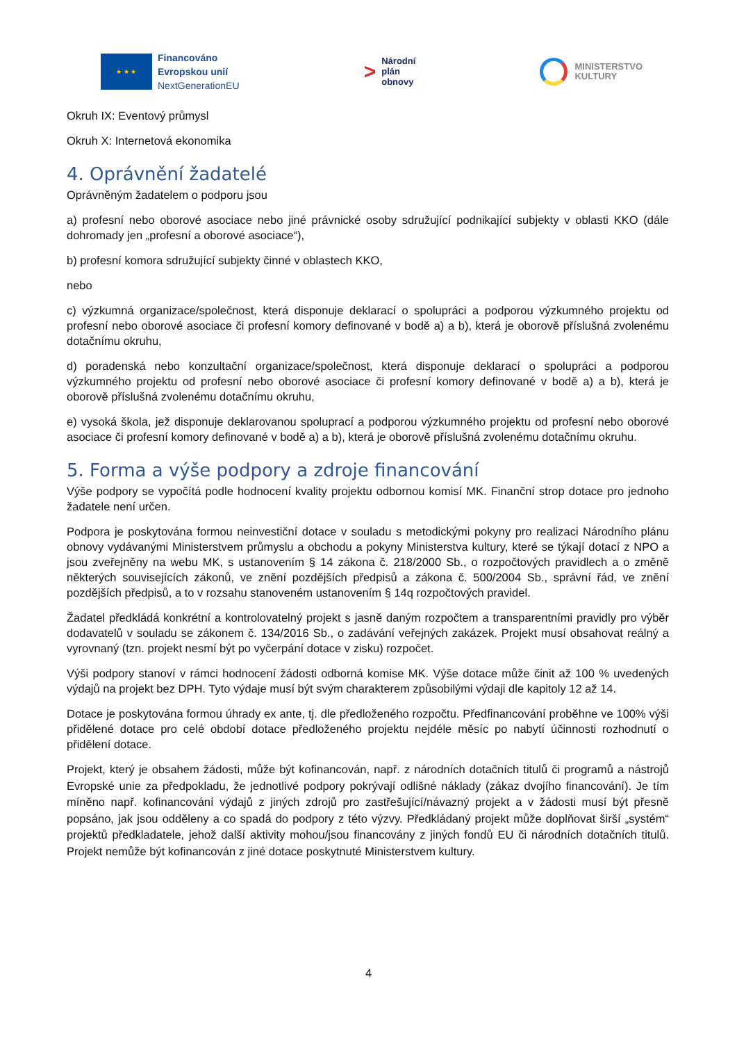★ ★ ★
Financováno
Evropskou unií
NextGenerationEU
>
Národní
plán
obnovy
MINISTERSTVO
KULTURY
Okruh IX: Eventový průmysl
Okruh X: Internetová ekonomika
4. Oprávnění žadatelé
Oprávněným žadatelem o podporu jsou
a) profesní nebo oborové asociace nebo jiné právnické osoby sdružující podnikající subjekty v oblasti KKO (dále dohromady jen „profesní a oborové asociace“),
b) profesní komora sdružující subjekty činné v oblastech KKO,
nebo
c) výzkumná organizace/společnost, která disponuje deklarací o spolupráci a podporou výzkumného projektu od profesní nebo oborové asociace či profesní komory definované v bodě a) a b), která je oborově příslušná zvolenému dotačnímu okruhu,
d) poradenská nebo konzultační organizace/společnost, která disponuje deklarací o spolupráci a podporou výzkumného projektu od profesní nebo oborové asociace či profesní komory definované v bodě a) a b), která je oborově příslušná zvolenému dotačnímu okruhu,
e) vysoká škola, jež disponuje deklarovanou spoluprací a podporou výzkumného projektu od profesní nebo oborové asociace či profesní komory definované v bodě a) a b), která je oborově příslušná zvolenému dotačnímu okruhu.
5. Forma a výše podpory a zdroje financování
Výše podpory se vypočítá podle hodnocení kvality projektu odbornou komisí MK. Finanční strop dotace pro jednoho žadatele není určen.
Podpora je poskytována formou neinvestiční dotace v souladu s metodickými pokyny pro realizaci Národního plánu obnovy vydávanými Ministerstvem průmyslu a obchodu a pokyny Ministerstva kultury, které se týkají dotací z NPO a jsou zveřejněny na webu MK, s ustanovením § 14 zákona č. 218/2000 Sb., o rozpočtových pravidlech a o změně některých souvisejících zákonů, ve znění pozdějších předpisů a zákona č. 500/2004 Sb., správní řád, ve znění pozdějších předpisů, a to v rozsahu stanoveném ustanovením § 14q rozpočtových pravidel.
Žadatel předkládá konkrétní a kontrolovatelný projekt s jasně daným rozpočtem a transparentními pravidly pro výběr dodavatelů v souladu se zákonem č. 134/2016 Sb., o zadávání veřejných zakázek. Projekt musí obsahovat reálný a vyrovnaný (tzn. projekt nesmí být po vyčerpání dotace v zisku) rozpočet.
Výši podpory stanoví v rámci hodnocení žádosti odborná komise MK. Výše dotace může činit až 100 % uvedených výdajů na projekt bez DPH. Tyto výdaje musí být svým charakterem způsobilými výdaji dle kapitoly 12 až 14.
Dotace je poskytována formou úhrady ex ante, tj. dle předloženého rozpočtu. Předfinancování proběhne ve 100% výši přidělené dotace pro celé období dotace předloženého projektu nejdéle měsíc po nabytí účinnosti rozhodnutí o přidělení dotace.
Projekt, který je obsahem žádosti, může být kofinancován, např. z národních dotačních titulů či programů a nástrojů Evropské unie za předpokladu, že jednotlivé podpory pokrývají odlišné náklady (zákaz dvojího financování). Je tím míněno např. kofinancování výdajů z jiných zdrojů pro zastřešující/návazný projekt a v žádosti musí být přesně popsáno, jak jsou odděleny a co spadá do podpory z této výzvy. Předkládaný projekt může doplňovat širší „systém“ projektů předkladatele, jehož další aktivity mohou/jsou financovány z jiných fondů EU či národních dotačních titulů. Projekt nemůže být kofinancován z jiné dotace poskytnuté Ministerstvem kultury.
4